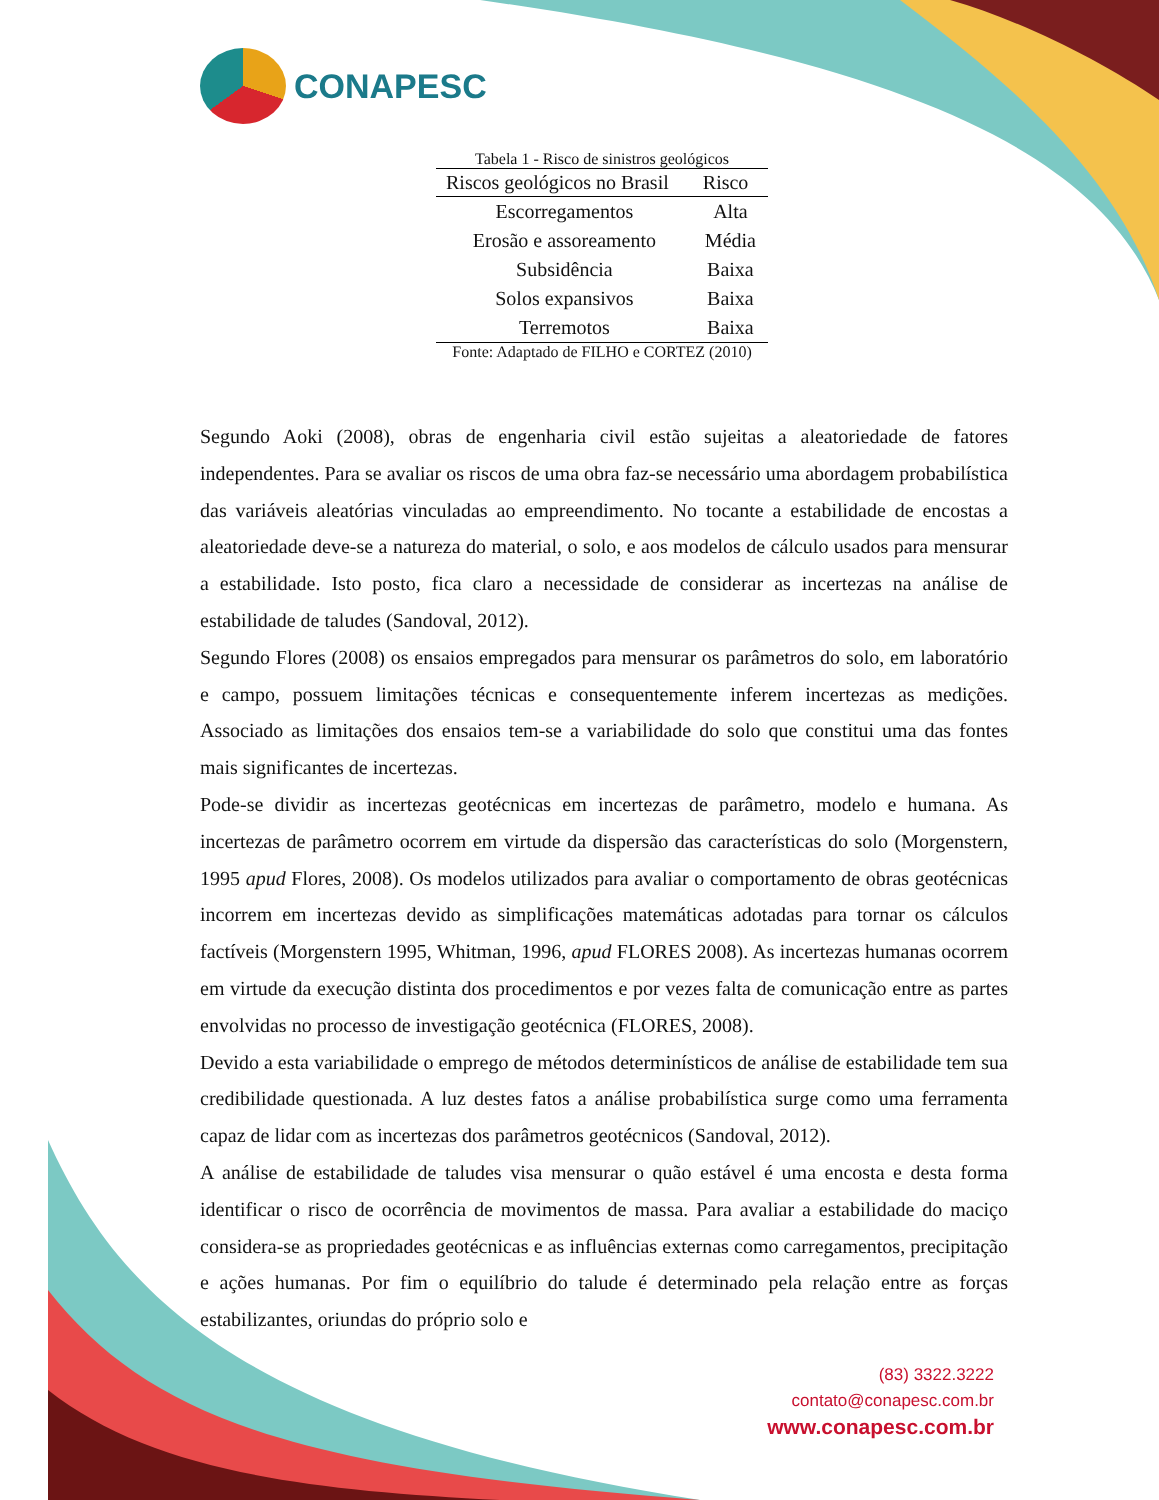CONAPESC
Tabela 1 - Risco de sinistros geológicos
| Riscos geológicos no Brasil | Risco |
| --- | --- |
| Escorregamentos | Alta |
| Erosão e assoreamento | Média |
| Subsidência | Baixa |
| Solos expansivos | Baixa |
| Terremotos | Baixa |
Fonte: Adaptado de FILHO e CORTEZ (2010)
Segundo Aoki (2008), obras de engenharia civil estão sujeitas a aleatoriedade de fatores independentes. Para se avaliar os riscos de uma obra faz-se necessário uma abordagem probabilística das variáveis aleatórias vinculadas ao empreendimento. No tocante a estabilidade de encostas a aleatoriedade deve-se a natureza do material, o solo, e aos modelos de cálculo usados para mensurar a estabilidade. Isto posto, fica claro a necessidade de considerar as incertezas na análise de estabilidade de taludes (Sandoval, 2012).
Segundo Flores (2008) os ensaios empregados para mensurar os parâmetros do solo, em laboratório e campo, possuem limitações técnicas e consequentemente inferem incertezas as medições. Associado as limitações dos ensaios tem-se a variabilidade do solo que constitui uma das fontes mais significantes de incertezas.
Pode-se dividir as incertezas geotécnicas em incertezas de parâmetro, modelo e humana. As incertezas de parâmetro ocorrem em virtude da dispersão das características do solo (Morgenstern, 1995 apud Flores, 2008). Os modelos utilizados para avaliar o comportamento de obras geotécnicas incorrem em incertezas devido as simplificações matemáticas adotadas para tornar os cálculos factíveis (Morgenstern 1995, Whitman, 1996, apud FLORES 2008). As incertezas humanas ocorrem em virtude da execução distinta dos procedimentos e por vezes falta de comunicação entre as partes envolvidas no processo de investigação geotécnica (FLORES, 2008).
Devido a esta variabilidade o emprego de métodos determinísticos de análise de estabilidade tem sua credibilidade questionada. A luz destes fatos a análise probabilística surge como uma ferramenta capaz de lidar com as incertezas dos parâmetros geotécnicos (Sandoval, 2012).
A análise de estabilidade de taludes visa mensurar o quão estável é uma encosta e desta forma identificar o risco de ocorrência de movimentos de massa. Para avaliar a estabilidade do maciço considera-se as propriedades geotécnicas e as influências externas como carregamentos, precipitação e ações humanas. Por fim o equilíbrio do talude é determinado pela relação entre as forças estabilizantes, oriundas do próprio solo e
(83) 3322.3222
contato@conapesc.com.br
www.conapesc.com.br